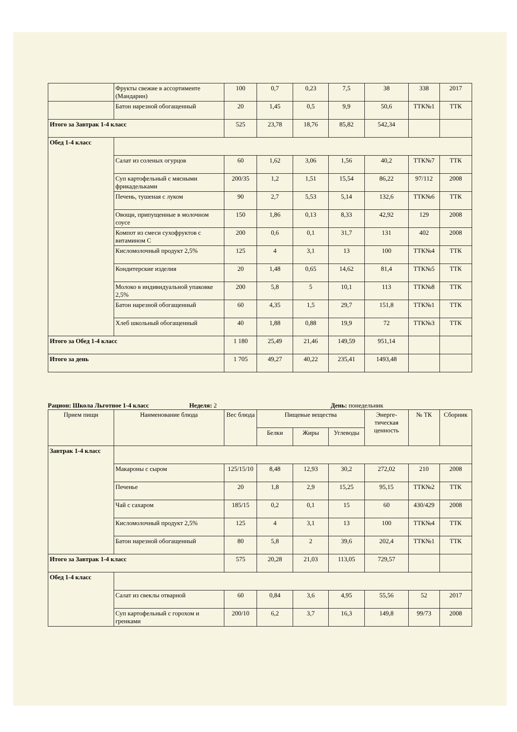| | Фрукты свежие в ассортименте (Мандарин) | 100 | 0,7 | 0,23 | 7,5 | 38 | 338 | 2017 |
| | Батон нарезной обогащенный | 20 | 1,45 | 0,5 | 9,9 | 50,6 | ТТК№1 | ТТК |
| Итого за Завтрак 1-4 класс | | 525 | 23,78 | 18,76 | 85,82 | 542,34 | | |
| Обед 1-4 класс | | | | | | | | |
| | Салат из соленых огурцов | 60 | 1,62 | 3,06 | 1,56 | 40,2 | ТТК№7 | ТТК |
| | Суп картофельный с мясными фрикадельками | 200/35 | 1,2 | 1,51 | 15,54 | 86,22 | 97/112 | 2008 |
| | Печень, тушеная с луком | 90 | 2,7 | 5,53 | 5,14 | 132,6 | ТТК№6 | ТТК |
| | Овощи, припущенные в молочном соусе | 150 | 1,86 | 0,13 | 8,33 | 42,92 | 129 | 2008 |
| | Компот из смеси сухофруктов с витамином С | 200 | 0,6 | 0,1 | 31,7 | 131 | 402 | 2008 |
| | Кисломолочный продукт 2,5% | 125 | 4 | 3,1 | 13 | 100 | ТТК№4 | ТТК |
| | Кондитерские изделия | 20 | 1,48 | 0,65 | 14,62 | 81,4 | ТТК№5 | ТТК |
| | Молоко в индивидуальной упаковке 2,5% | 200 | 5,8 | 5 | 10,1 | 113 | ТТК№8 | ТТК |
| | Батон нарезной обогащенный | 60 | 4,35 | 1,5 | 29,7 | 151,8 | ТТК№1 | ТТК |
| | Хлеб школьный обогащенный | 40 | 1,88 | 0,88 | 19,9 | 72 | ТТК№3 | ТТК |
| Итого за Обед 1-4 класс | | 1 180 | 25,49 | 21,46 | 149,59 | 951,14 | | |
| Итого за день | | 1 705 | 49,27 | 40,22 | 235,41 | 1493,48 | | |
Рацион: Школа Льготное 1-4 класс
Неделя: 2 День: понедельник
| Прием пищи | Наименование блюда | Вес блюда | Пищевые вещества | | | Энерге-тическая ценность | № ТК | Сборник |
| --- | --- | --- | --- | --- | --- | --- | --- | --- |
| | | | Белки | Жиры | Углеводы | | | |
| Завтрак 1-4 класс | | | | | | | | |
| | Макароны с сыром | 125/15/10 | 8,48 | 12,93 | 30,2 | 272,02 | 210 | 2008 |
| | Печенье | 20 | 1,8 | 2,9 | 15,25 | 95,15 | ТТК№2 | ТТК |
| | Чай с сахаром | 185/15 | 0,2 | 0,1 | 15 | 60 | 430/429 | 2008 |
| | Кисломолочный продукт 2,5% | 125 | 4 | 3,1 | 13 | 100 | ТТК№4 | ТТК |
| | Батон нарезной обогащенный | 80 | 5,8 | 2 | 39,6 | 202,4 | ТТК№1 | ТТК |
| Итого за Завтрак 1-4 класс | | 575 | 20,28 | 21,03 | 113,05 | 729,57 | | |
| Обед 1-4 класс | | | | | | | | |
| | Салат из свеклы отварной | 60 | 0,84 | 3,6 | 4,95 | 55,56 | 52 | 2017 |
| | Суп картофельный с горохом и гренками | 200/10 | 6,2 | 3,7 | 16,3 | 149,8 | 99/73 | 2008 |